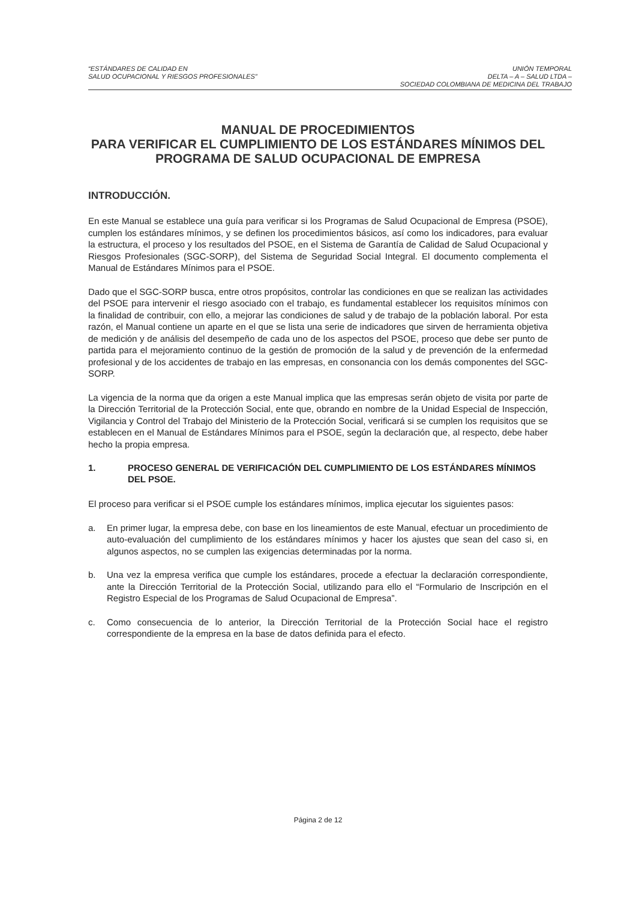“ESTÁNDARES DE CALIDAD EN
SALUD OCUPACIONAL Y RIESGOS PROFESIONALES”
UNIÓN TEMPORAL
DELTA – A – SALUD LTDA –
SOCIEDAD COLOMBIANA DE MEDICINA DEL TRABAJO
MANUAL DE PROCEDIMIENTOS
PARA VERIFICAR EL CUMPLIMIENTO DE LOS ESTÁNDARES MÍNIMOS DEL PROGRAMA DE SALUD OCUPACIONAL DE EMPRESA
INTRODUCCIÓN.
En este Manual se establece una guía para verificar si los Programas de Salud Ocupacional de Empresa (PSOE), cumplen los estándares mínimos, y se definen los procedimientos básicos, así como los indicadores, para evaluar la estructura, el proceso y los resultados del PSOE, en el Sistema de Garantía de Calidad de Salud Ocupacional y Riesgos Profesionales (SGC-SORP), del Sistema de Seguridad Social Integral. El documento complementa el Manual de Estándares Mínimos para el PSOE.
Dado que el SGC-SORP busca, entre otros propósitos, controlar las condiciones en que se realizan las actividades del PSOE para intervenir el riesgo asociado con el trabajo, es fundamental establecer los requisitos mínimos con la finalidad de contribuir, con ello, a mejorar las condiciones de salud y de trabajo de la población laboral. Por esta razón, el Manual contiene un aparte en el que se lista una serie de indicadores que sirven de herramienta objetiva de medición y de análisis del desempeño de cada uno de los aspectos del PSOE, proceso que debe ser punto de partida para el mejoramiento continuo de la gestión de promoción de la salud y de prevención de la enfermedad profesional y de los accidentes de trabajo en las empresas, en consonancia con los demás componentes del SGC-SORP.
La vigencia de la norma que da origen a este Manual implica que las empresas serán objeto de visita por parte de la Dirección Territorial de la Protección Social, ente que, obrando en nombre de la Unidad Especial de Inspección, Vigilancia y Control del Trabajo del Ministerio de la Protección Social, verificará si se cumplen los requisitos que se establecen en el Manual de Estándares Mínimos para el PSOE, según la declaración que, al respecto, debe haber hecho la propia empresa.
1. PROCESO GENERAL DE VERIFICACIÓN DEL CUMPLIMIENTO DE LOS ESTÁNDARES MÍNIMOS DEL PSOE.
El proceso para verificar si el PSOE cumple los estándares mínimos, implica ejecutar los siguientes pasos:
a. En primer lugar, la empresa debe, con base en los lineamientos de este Manual, efectuar un procedimiento de auto-evaluación del cumplimiento de los estándares mínimos y hacer los ajustes que sean del caso si, en algunos aspectos, no se cumplen las exigencias determinadas por la norma.
b. Una vez la empresa verifica que cumple los estándares, procede a efectuar la declaración correspondiente, ante la Dirección Territorial de la Protección Social, utilizando para ello el “Formulario de Inscripción en el Registro Especial de los Programas de Salud Ocupacional de Empresa”.
c. Como consecuencia de lo anterior, la Dirección Territorial de la Protección Social hace el registro correspondiente de la empresa en la base de datos definida para el efecto.
Página 2 de 12